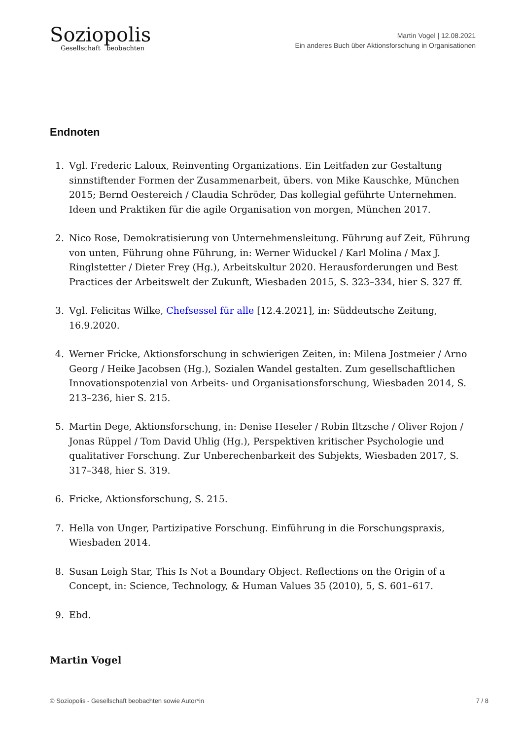Soziopolis
Gesellschaft beobachten
Martin Vogel | 12.08.2021
Ein anderes Buch über Aktionsforschung in Organisationen
Endnoten
1. Vgl. Frederic Laloux, Reinventing Organizations. Ein Leitfaden zur Gestaltung sinnstiftender Formen der Zusammenarbeit, übers. von Mike Kauschke, München 2015; Bernd Oestereich / Claudia Schröder, Das kollegial geführte Unternehmen. Ideen und Praktiken für die agile Organisation von morgen, München 2017.
2. Nico Rose, Demokratisierung von Unternehmensleitung. Führung auf Zeit, Führung von unten, Führung ohne Führung, in: Werner Widuckel / Karl Molina / Max J. Ringlstetter / Dieter Frey (Hg.), Arbeitskultur 2020. Herausforderungen und Best Practices der Arbeitswelt der Zukunft, Wiesbaden 2015, S. 323–334, hier S. 327 ff.
3. Vgl. Felicitas Wilke, Chefsessel für alle [12.4.2021], in: Süddeutsche Zeitung, 16.9.2020.
4. Werner Fricke, Aktionsforschung in schwierigen Zeiten, in: Milena Jostmeier / Arno Georg / Heike Jacobsen (Hg.), Sozialen Wandel gestalten. Zum gesellschaftlichen Innovationspotenzial von Arbeits- und Organisationsforschung, Wiesbaden 2014, S. 213–236, hier S. 215.
5. Martin Dege, Aktionsforschung, in: Denise Heseler / Robin Iltzsche / Oliver Rojon / Jonas Rüppel / Tom David Uhlig (Hg.), Perspektiven kritischer Psychologie und qualitativer Forschung. Zur Unberechenbarkeit des Subjekts, Wiesbaden 2017, S. 317–348, hier S. 319.
6. Fricke, Aktionsforschung, S. 215.
7. Hella von Unger, Partizipative Forschung. Einführung in die Forschungspraxis, Wiesbaden 2014.
8. Susan Leigh Star, This Is Not a Boundary Object. Reflections on the Origin of a Concept, in: Science, Technology, & Human Values 35 (2010), 5, S. 601–617.
9. Ebd.
Martin Vogel
© Soziopolis - Gesellschaft beobachten sowie Autor*in 7 / 8